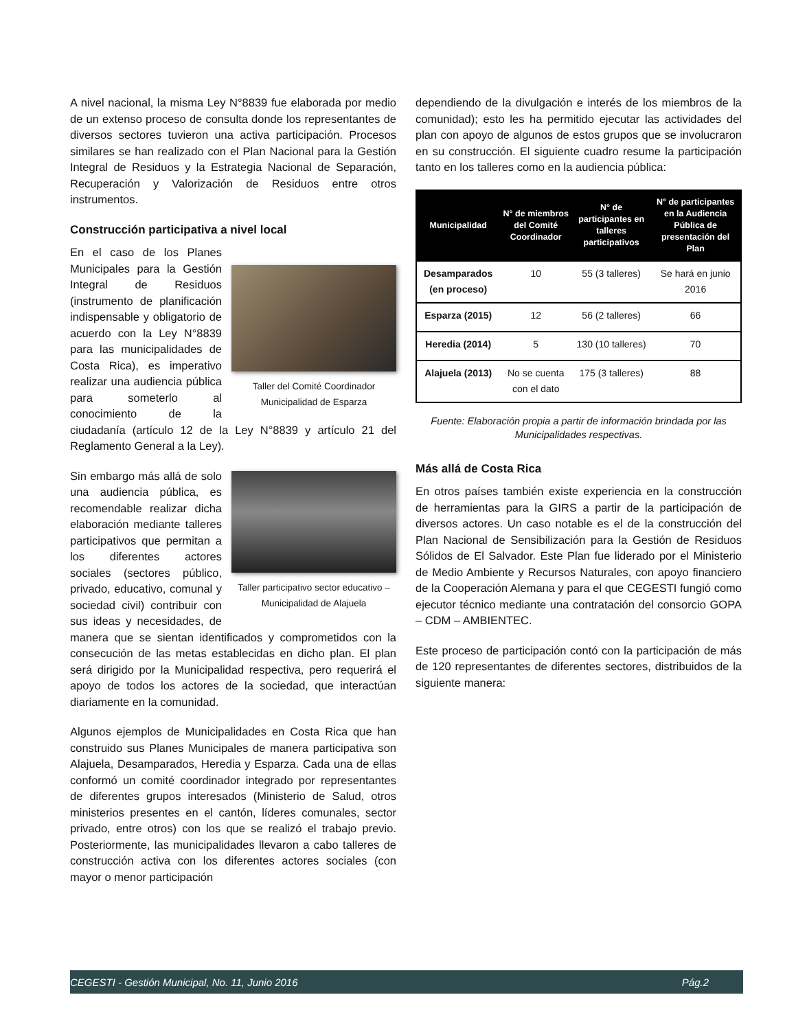A nivel nacional, la misma Ley N°8839 fue elaborada por medio de un extenso proceso de consulta donde los representantes de diversos sectores tuvieron una activa participación. Procesos similares se han realizado con el Plan Nacional para la Gestión Integral de Residuos y la Estrategia Nacional de Separación, Recuperación y Valorización de Residuos entre otros instrumentos.
Construcción participativa a nivel local
Taller del Comité Coordinador Municipalidad de Esparza
En el caso de los Planes Municipales para la Gestión Integral de Residuos (instrumento de planificación indispensable y obligatorio de acuerdo con la Ley N°8839 para las municipalidades de Costa Rica), es imperativo realizar una audiencia pública para someterlo al conocimiento de la ciudadanía (artículo 12 de la Ley N°8839 y artículo 21 del Reglamento General a la Ley).
Taller participativo sector educativo – Municipalidad de Alajuela
Sin embargo más allá de solo una audiencia pública, es recomendable realizar dicha elaboración mediante talleres participativos que permitan a los diferentes actores sociales (sectores público, privado, educativo, comunal y sociedad civil) contribuir con sus ideas y necesidades, de manera que se sientan identificados y comprometidos con la consecución de las metas establecidas en dicho plan. El plan será dirigido por la Municipalidad respectiva, pero requerirá el apoyo de todos los actores de la sociedad, que interactúan diariamente en la comunidad.
Algunos ejemplos de Municipalidades en Costa Rica que han construido sus Planes Municipales de manera participativa son Alajuela, Desamparados, Heredia y Esparza. Cada una de ellas conformó un comité coordinador integrado por representantes de diferentes grupos interesados (Ministerio de Salud, otros ministerios presentes en el cantón, líderes comunales, sector privado, entre otros) con los que se realizó el trabajo previo. Posteriormente, las municipalidades llevaron a cabo talleres de construcción activa con los diferentes actores sociales (con mayor o menor participación
dependiendo de la divulgación e interés de los miembros de la comunidad); esto les ha permitido ejecutar las actividades del plan con apoyo de algunos de estos grupos que se involucraron en su construcción. El siguiente cuadro resume la participación tanto en los talleres como en la audiencia pública:
| Municipalidad | N° de miembros del Comité Coordinador | N° de participantes en talleres participativos | N° de participantes en la Audiencia Pública de presentación del Plan |
| --- | --- | --- | --- |
| Desamparados (en proceso) | 10 | 55 (3 talleres) | Se hará en junio 2016 |
| Esparza (2015) | 12 | 56 (2 talleres) | 66 |
| Heredia (2014) | 5 | 130 (10 talleres) | 70 |
| Alajuela (2013) | No se cuenta con el dato | 175 (3 talleres) | 88 |
Fuente: Elaboración propia a partir de información brindada por las Municipalidades respectivas.
Más allá de Costa Rica
En otros países también existe experiencia en la construcción de herramientas para la GIRS a partir de la participación de diversos actores. Un caso notable es el de la construcción del Plan Nacional de Sensibilización para la Gestión de Residuos Sólidos de El Salvador. Este Plan fue liderado por el Ministerio de Medio Ambiente y Recursos Naturales, con apoyo financiero de la Cooperación Alemana y para el que CEGESTI fungió como ejecutor técnico mediante una contratación del consorcio GOPA – CDM – AMBIENTEC.
Este proceso de participación contó con la participación de más de 120 representantes de diferentes sectores, distribuidos de la siguiente manera:
CEGESTI - Gestión Municipal, No. 11, Junio 2016 Pág.2